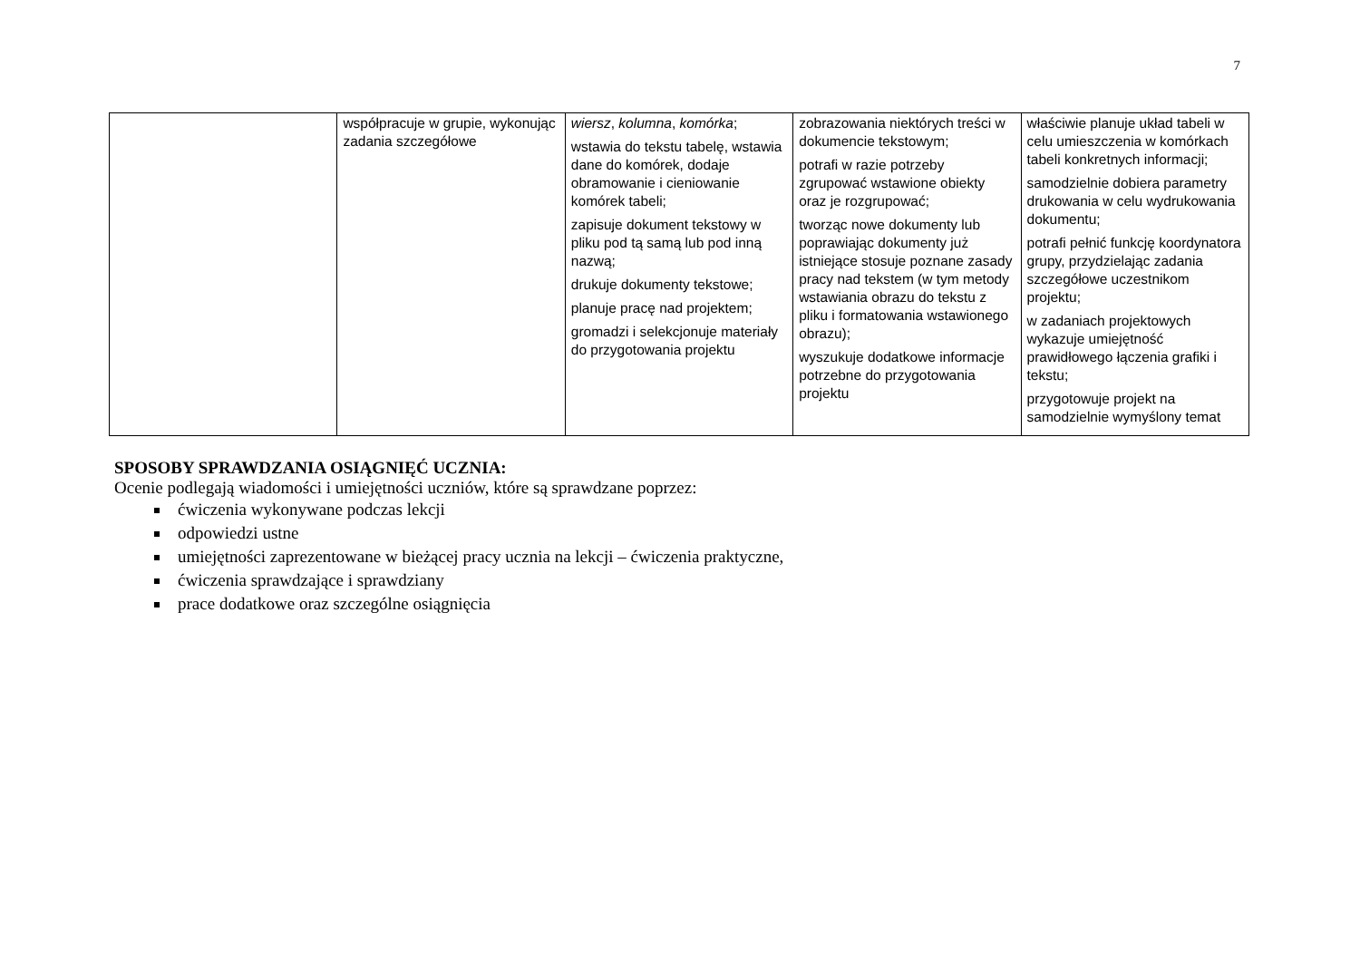7
| | współpracuje w grupie, wykonując zadania szczegółowe | wiersz , kolumna , komórka ; wstawia do tekstu tabelę, wstawia dane do komórek, dodaje obramowanie i cieniowanie komórek tabeli; zapisuje dokument tekstowy w pliku pod tą samą lub pod inną nazwą; drukuje dokumenty tekstowe; planuje pracę nad projektem; gromadzi i selekcjonuje materiały do przygotowania projektu | zobrazowania niektórych treści w dokumencie tekstowym; potrafi w razie potrzeby zgrupować wstawione obiekty oraz je rozgrupować; tworząc nowe dokumenty lub poprawiając dokumenty już istniejące stosuje poznane zasady pracy nad tekstem (w tym metody wstawiania obrazu do tekstu z pliku i formatowania wstawionego obrazu); wyszukuje dodatkowe informacje potrzebne do przygotowania projektu | właściwie planuje układ tabeli w celu umieszczenia w komórkach tabeli konkretnych informacji; samodzielnie dobiera parametry drukowania w celu wydrukowania dokumentu; potrafi pełnić funkcję koordynatora grupy, przydzielając zadania szczegółowe uczestnikom projektu; w zadaniach projektowych wykazuje umiejętność prawidłowego łączenia grafiki i tekstu; przygotowuje projekt na samodzielnie wymyślony temat |
SPOSOBY SPRAWDZANIA OSIĄGNIĘĆ UCZNIA:
Ocenie podlegają wiadomości i umiejętności uczniów, które są sprawdzane poprzez:
ćwiczenia wykonywane podczas lekcji
odpowiedzi ustne
umiejętności zaprezentowane w bieżącej pracy ucznia na lekcji – ćwiczenia praktyczne,
ćwiczenia sprawdzające i sprawdziany
prace dodatkowe oraz szczególne osiągnięcia